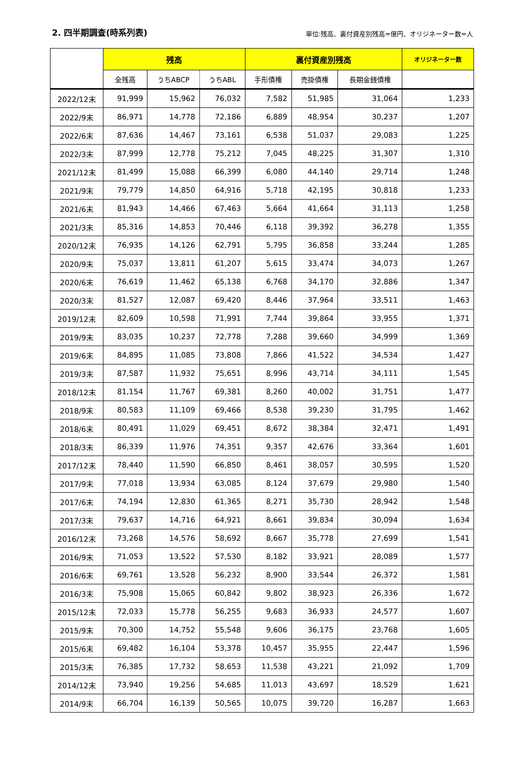2. 四半期調査(時系列表)
単位:残高、裏付資産別残高=億円、オリジネーター数=人
| | 残高 | | | 裏付資産別残高 | | | オリジネーター数 |
| --- | --- | --- | --- | --- | --- | --- | --- |
| | 全残高 | うちABCP | うちABL | 手形債権 | 売掛債権 | 長期金銭債権 | |
| 2022/12末 | 91,999 | 15,962 | 76,032 | 7,582 | 51,985 | 31,064 | 1,233 |
| 2022/9末 | 86,971 | 14,778 | 72,186 | 6,889 | 48,954 | 30,237 | 1,207 |
| 2022/6末 | 87,636 | 14,467 | 73,161 | 6,538 | 51,037 | 29,083 | 1,225 |
| 2022/3末 | 87,999 | 12,778 | 75,212 | 7,045 | 48,225 | 31,307 | 1,310 |
| 2021/12末 | 81,499 | 15,088 | 66,399 | 6,080 | 44,140 | 29,714 | 1,248 |
| 2021/9末 | 79,779 | 14,850 | 64,916 | 5,718 | 42,195 | 30,818 | 1,233 |
| 2021/6末 | 81,943 | 14,466 | 67,463 | 5,664 | 41,664 | 31,113 | 1,258 |
| 2021/3末 | 85,316 | 14,853 | 70,446 | 6,118 | 39,392 | 36,278 | 1,355 |
| 2020/12末 | 76,935 | 14,126 | 62,791 | 5,795 | 36,858 | 33,244 | 1,285 |
| 2020/9末 | 75,037 | 13,811 | 61,207 | 5,615 | 33,474 | 34,073 | 1,267 |
| 2020/6末 | 76,619 | 11,462 | 65,138 | 6,768 | 34,170 | 32,886 | 1,347 |
| 2020/3末 | 81,527 | 12,087 | 69,420 | 8,446 | 37,964 | 33,511 | 1,463 |
| 2019/12末 | 82,609 | 10,598 | 71,991 | 7,744 | 39,864 | 33,955 | 1,371 |
| 2019/9末 | 83,035 | 10,237 | 72,778 | 7,288 | 39,660 | 34,999 | 1,369 |
| 2019/6末 | 84,895 | 11,085 | 73,808 | 7,866 | 41,522 | 34,534 | 1,427 |
| 2019/3末 | 87,587 | 11,932 | 75,651 | 8,996 | 43,714 | 34,111 | 1,545 |
| 2018/12末 | 81,154 | 11,767 | 69,381 | 8,260 | 40,002 | 31,751 | 1,477 |
| 2018/9末 | 80,583 | 11,109 | 69,466 | 8,538 | 39,230 | 31,795 | 1,462 |
| 2018/6末 | 80,491 | 11,029 | 69,451 | 8,672 | 38,384 | 32,471 | 1,491 |
| 2018/3末 | 86,339 | 11,976 | 74,351 | 9,357 | 42,676 | 33,364 | 1,601 |
| 2017/12末 | 78,440 | 11,590 | 66,850 | 8,461 | 38,057 | 30,595 | 1,520 |
| 2017/9末 | 77,018 | 13,934 | 63,085 | 8,124 | 37,679 | 29,980 | 1,540 |
| 2017/6末 | 74,194 | 12,830 | 61,365 | 8,271 | 35,730 | 28,942 | 1,548 |
| 2017/3末 | 79,637 | 14,716 | 64,921 | 8,661 | 39,834 | 30,094 | 1,634 |
| 2016/12末 | 73,268 | 14,576 | 58,692 | 8,667 | 35,778 | 27,699 | 1,541 |
| 2016/9末 | 71,053 | 13,522 | 57,530 | 8,182 | 33,921 | 28,089 | 1,577 |
| 2016/6末 | 69,761 | 13,528 | 56,232 | 8,900 | 33,544 | 26,372 | 1,581 |
| 2016/3末 | 75,908 | 15,065 | 60,842 | 9,802 | 38,923 | 26,336 | 1,672 |
| 2015/12末 | 72,033 | 15,778 | 56,255 | 9,683 | 36,933 | 24,577 | 1,607 |
| 2015/9末 | 70,300 | 14,752 | 55,548 | 9,606 | 36,175 | 23,768 | 1,605 |
| 2015/6末 | 69,482 | 16,104 | 53,378 | 10,457 | 35,955 | 22,447 | 1,596 |
| 2015/3末 | 76,385 | 17,732 | 58,653 | 11,538 | 43,221 | 21,092 | 1,709 |
| 2014/12末 | 73,940 | 19,256 | 54,685 | 11,013 | 43,697 | 18,529 | 1,621 |
| 2014/9末 | 66,704 | 16,139 | 50,565 | 10,075 | 39,720 | 16,287 | 1,663 |